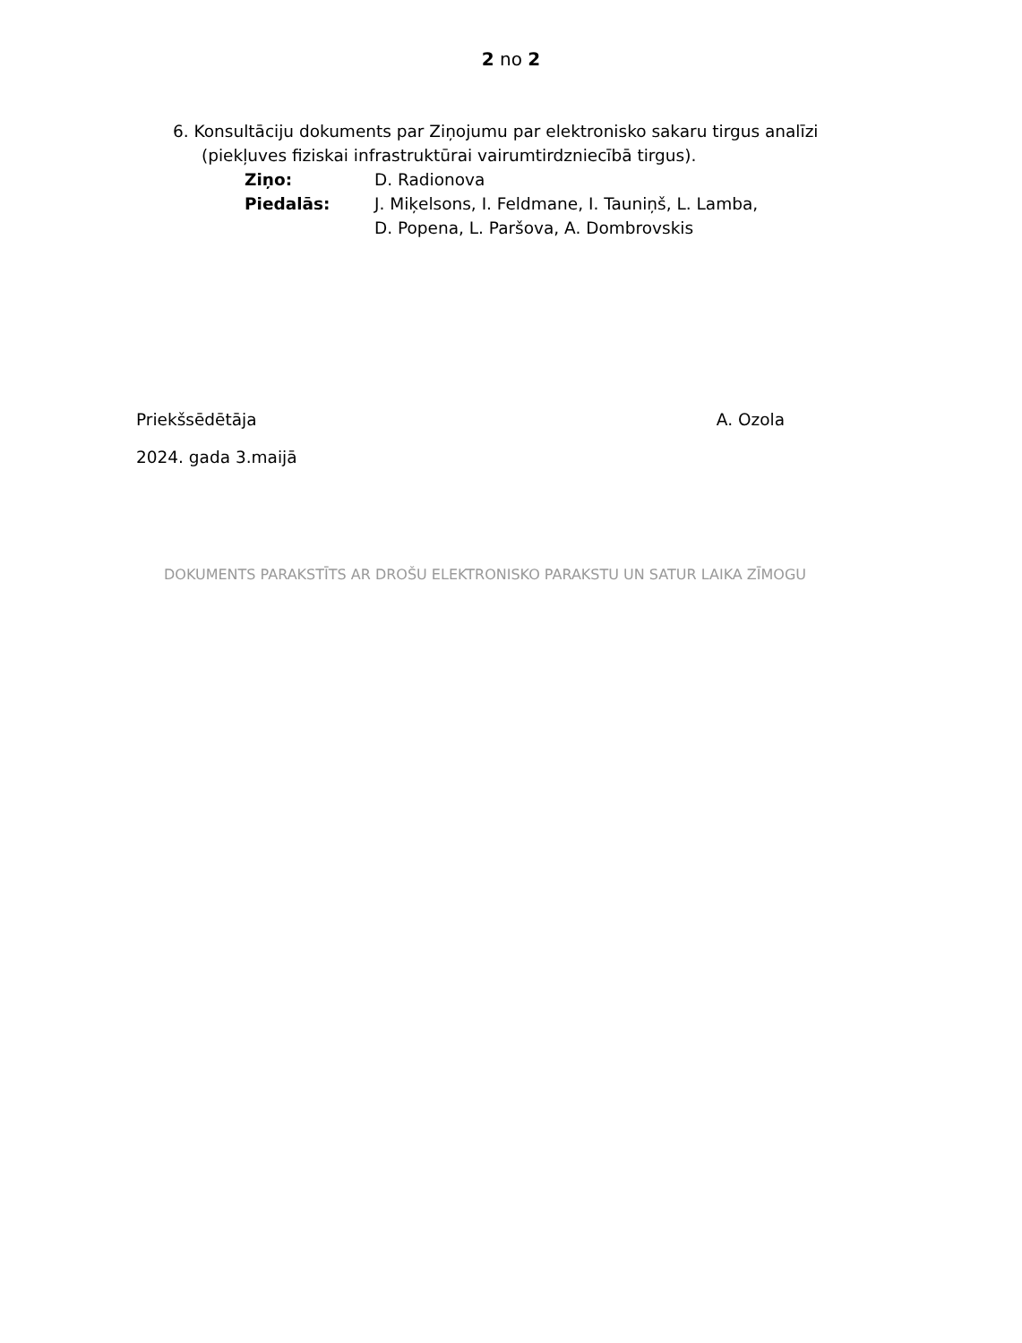2 no 2
6. Konsultāciju dokuments par Ziņojumu par elektronisko sakaru tirgus analīzi
(piekļuves fiziskai infrastruktūrai vairumtirdzniecībā tirgus).
Ziņo: D. Radionova
Piedalās: J. Miķelsons, I. Feldmane, I. Tauniņš, L. Lamba,
D. Popena, L. Paršova, A. Dombrovskis
Priekšsēdētāja A. Ozola
2024. gada 3.maijā
DOKUMENTS PARAKSTĪTS AR DROŠU ELEKTRONISKO PARAKSTU UN SATUR LAIKA ZĪMOGU